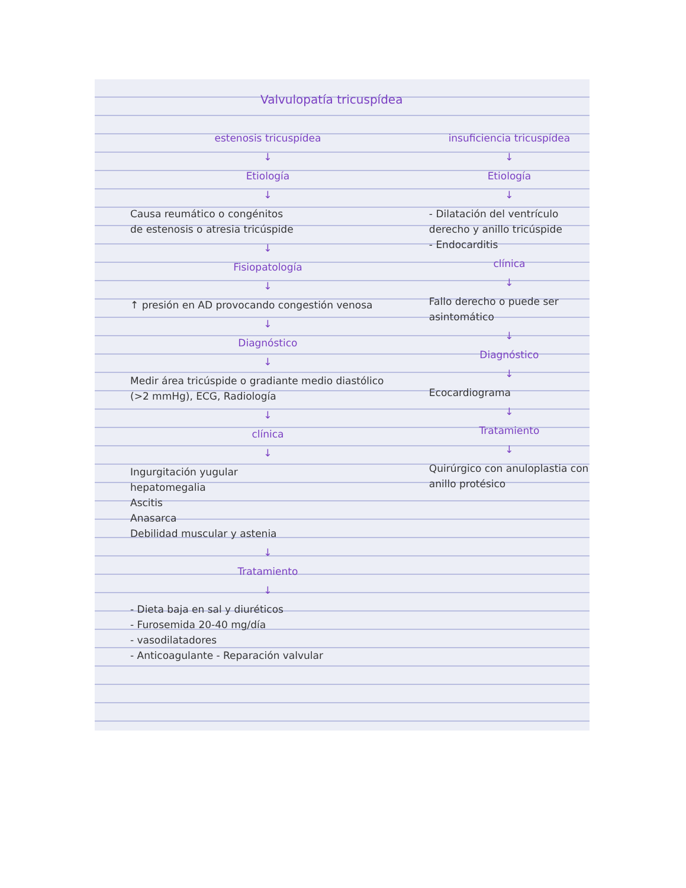Valvulopatía tricuspídea
estenosis tricuspídea
↓
Etiología
↓
Causa reumático o congénitos
de estenosis o atresia tricúspide
↓
Fisiopatología
↓
↑ presión en AD provocando congestión venosa
↓
Diagnóstico
↓
Medir área tricúspide o gradiante medio diastólico (>2 mmHg), ECG, Radiología
↓
clínica
↓
Ingurgitación yugular
hepatomegalia
Ascitis
Anasarca
Debilidad muscular y astenia
↓
Tratamiento
↓
- Dieta baja en sal y diuréticos
- Furosemida 20-40 mg/día
- vasodilatadores
- Anticoagulante - Reparación valvular
insuficiencia tricuspídea
↓
Etiología
↓
- Dilatación del ventrículo derecho y anillo tricúspide
- Endocarditis
clínica
↓
Fallo derecho o puede ser asintomático
↓
Diagnóstico
↓
Ecocardiograma
↓
Tratamiento
↓
Quirúrgico con anuloplastia con anillo protésico